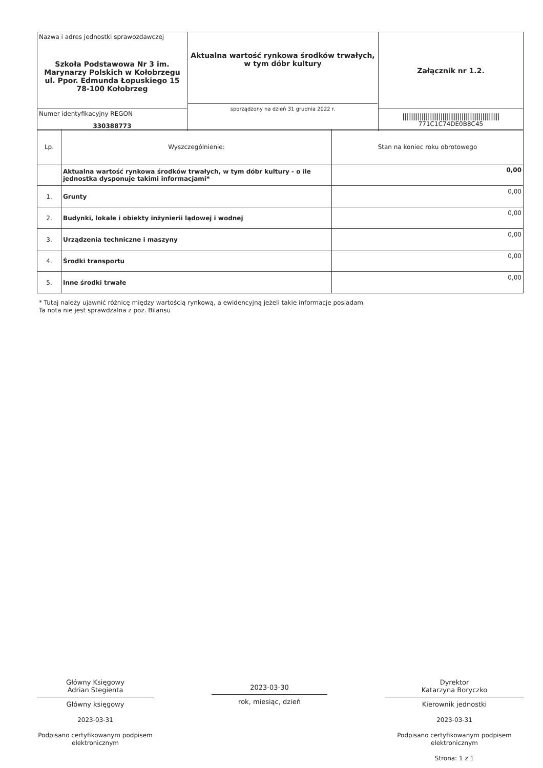| Nazwa i adres jednostki sprawozdawczej Szkoła Podstawowa Nr 3 im. Marynarzy Polskich w Kołobrzegu ul. Ppor. Edmunda Łopuskiego 15 78-100 Kołobrzeg | Aktualna wartość rynkowa środków trwałych, w tym dóbr kultury sporządzony na dzień 31 grudnia 2022 r. | Załącznik nr 1.2. |
| Numer identyfikacyjny REGON 330388773 | | /////////////////////////////////////////////////// 771C1C74DE0B8C45 |
| Lp. | Wyszczególnienie: | Stan na koniec roku obrotowego |
| --- | --- | --- |
| | Aktualna wartość rynkowa środków trwałych, w tym dóbr kultury - o ile jednostka dysponuje takimi informacjami* | 0,00 |
| 1. | Grunty | 0,00 |
| 2. | Budynki, lokale i obiekty inżynierii lądowej i wodnej | 0,00 |
| 3. | Urządzenia techniczne i maszyny | 0,00 |
| 4. | Środki transportu | 0,00 |
| 5. | Inne środki trwałe | 0,00 |
* Tutaj należy ujawnić różnicę między wartością rynkową, a ewidencyjną jeżeli takie informacje posiadam
Ta nota nie jest sprawdzalna z poz. Bilansu
Główny Księgowy
Adrian Stegienta
Główny księgowy
2023-03-31
Podpisano certyfikowanym podpisem elektronicznym
2023-03-30
rok, miesiąc, dzień
Dyrektor
Katarzyna Boryczko
Kierownik jednostki
2023-03-31
Podpisano certyfikowanym podpisem elektronicznym
Strona: 1 z 1